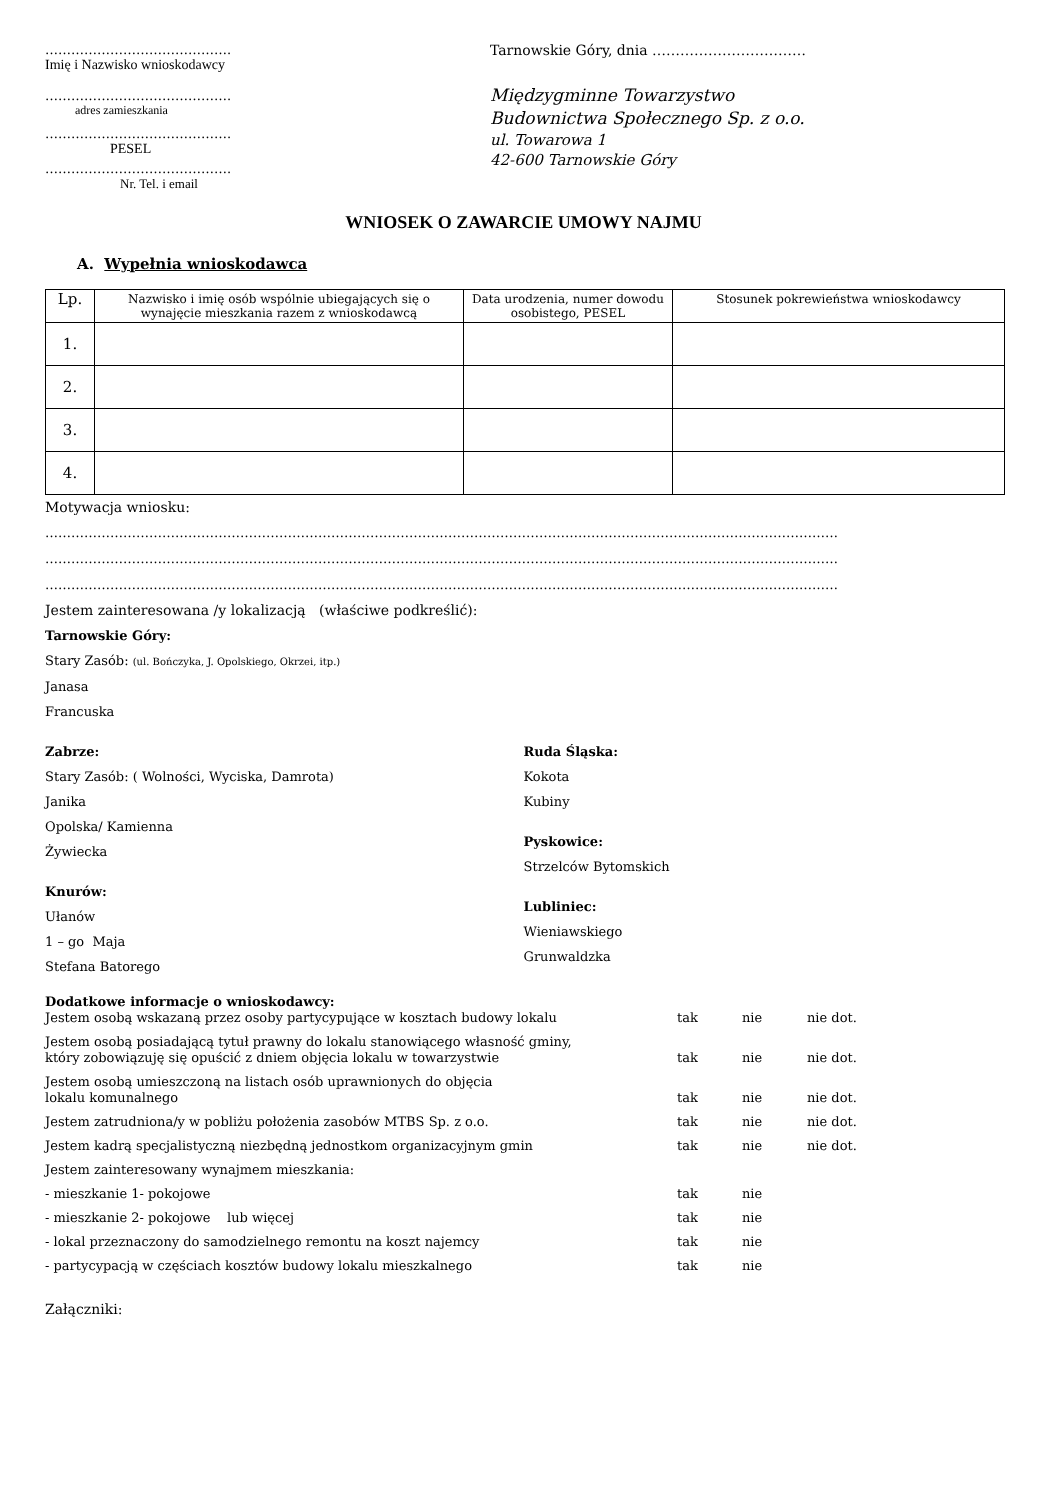…………………………………….
Imię i Nazwisko wnioskodawcy
…………………………………….
adres zamieszkania
…………………………………….
PESEL
…………………………………….
Nr. Tel. i email
Tarnowskie Góry, dnia ……………………………
Międzygminne Towarzystwo
Budownictwa Społecznego Sp. z o.o.
ul. Towarowa 1
42-600 Tarnowskie Góry
WNIOSEK O ZAWARCIE UMOWY NAJMU
A. Wypełnia wnioskodawca
| Lp. | Nazwisko i imię osób wspólnie ubiegających się o wynajęcie mieszkania razem z wnioskodawcą | Data urodzenia, numer dowodu osobistego, PESEL | Stosunek pokrewieństwa wnioskodawcy |
| --- | --- | --- | --- |
| 1. | | | |
| 2. | | | |
| 3. | | | |
| 4. | | | |
Motywacja wniosku:
…………………………………………………………………………………………………………………………………………………………………
…………………………………………………………………………………………………………………………………………………………………
…………………………………………………………………………………………………………………………………………………………………
Jestem zainteresowana /y lokalizacją (właściwe podkreślić):
Tarnowskie Góry:
Stary Zasób: (ul. Bończyka, J. Opolskiego, Okrzei, itp.)
Janasa
Francuska
Zabrze:
Stary Zasób: ( Wolności, Wyciska, Damrota)
Janika
Opolska/ Kamienna
Żywiecka
Knurów:
Ułanów
1 – go Maja
Stefana Batorego
Ruda Śląska:
Kokota
Kubiny
Pyskowice:
Strzelców Bytomskich
Lubliniec:
Wieniawskiego
Grunwaldzka
Dodatkowe informacje o wnioskodawcy:
Jestem osobą wskazaną przez osoby partycypujące w kosztach budowy lokalu
tak
nie
nie dot.
Jestem osobą posiadającą tytuł prawny do lokalu stanowiącego własność gminy,
który zobowiązuję się opuścić z dniem objęcia lokalu w towarzystwie
tak
nie
nie dot.
Jestem osobą umieszczoną na listach osób uprawnionych do objęcia
lokalu komunalnego
tak
nie
nie dot.
Jestem zatrudniona/y w pobliżu położenia zasobów MTBS Sp. z o.o.
tak
nie
nie dot.
Jestem kadrą specjalistyczną niezbędną jednostkom organizacyjnym gmin
tak
nie
nie dot.
Jestem zainteresowany wynajmem mieszkania:
- mieszkanie 1- pokojowe
tak
nie
- mieszkanie 2- pokojowe lub więcej
tak
nie
- lokal przeznaczony do samodzielnego remontu na koszt najemcy
tak
nie
- partycypacją w częściach kosztów budowy lokalu mieszkalnego
tak
nie
Załączniki: